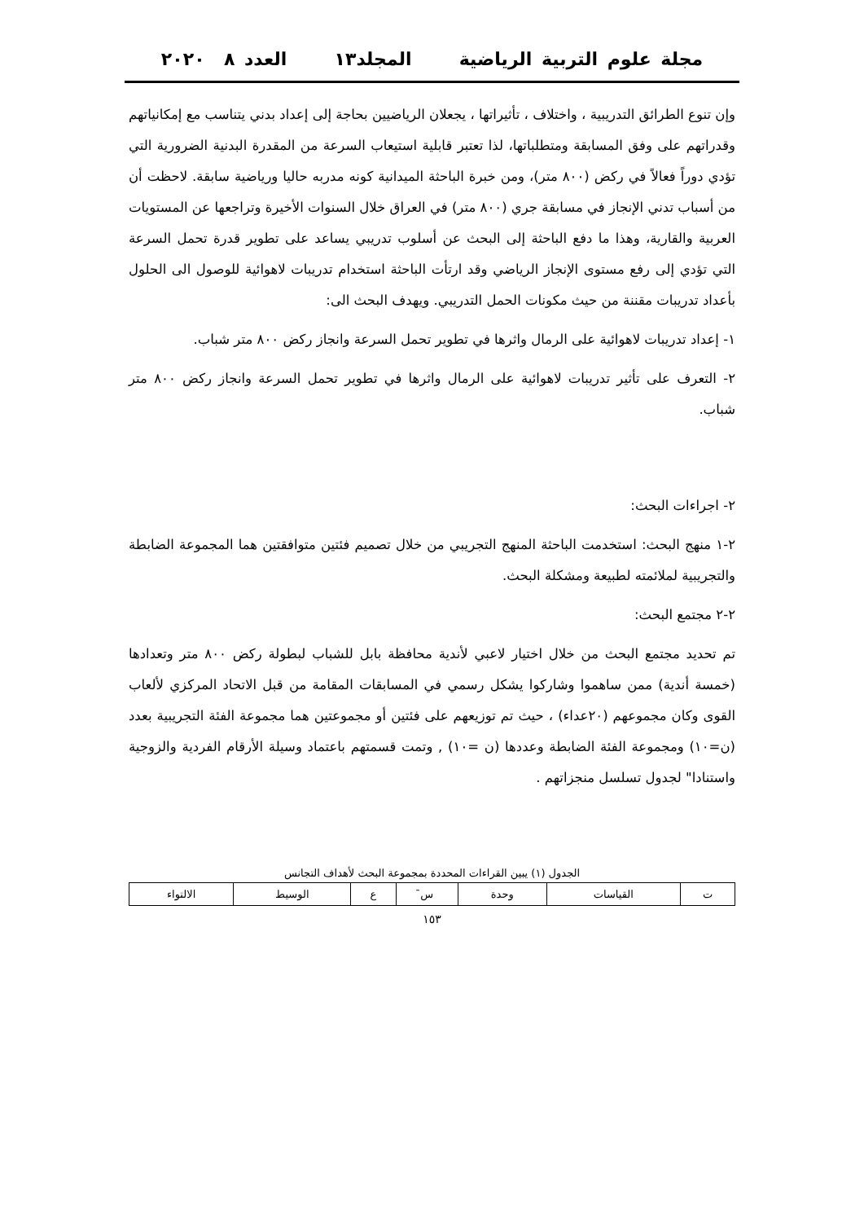مجلة علوم التربية الرياضية المجلد١٣ العدد ٨ ٢٠٢٠
وإن تنوع الطرائق التدريبية ، واختلاف ، تأثيراتها ، يجعلان الرياضيين بحاجة إلى إعداد بدني يتناسب مع إمكانياتهم وقدراتهم على وفق المسابقة ومتطلباتها، لذا تعتبر قابلية استيعاب السرعة من المقدرة البدنية الضرورية التي تؤدي دوراً فعالاً في ركض (٨٠٠ متر)، ومن خبرة الباحثة الميدانية كونه مدربه حاليا ورياضية سابقة. لاحظت أن من أسباب تدني الإنجاز في مسابقة جري (٨٠٠ متر) في العراق خلال السنوات الأخيرة وتراجعها عن المستويات العربية والقارية، وهذا ما دفع الباحثة إلى البحث عن أسلوب تدريبي يساعد على تطوير قدرة تحمل السرعة التي تؤدي إلى رفع مستوى الإنجاز الرياضي وقد ارتأت الباحثة استخدام تدريبات لاهوائية للوصول الى الحلول بأعداد تدريبات مقننة من حيث مكونات الحمل التدريبي. ويهدف البحث الى:
١- إعداد تدريبات لاهوائية على الرمال واثرها في تطوير تحمل السرعة وانجاز ركض ٨٠٠ متر شباب.
٢- التعرف على تأثير تدريبات لاهوائية على الرمال واثرها في تطوير تحمل السرعة وانجاز ركض ٨٠٠ متر شباب.
٢- اجراءات البحث:
٢-١ منهج البحث: استخدمت الباحثة المنهج التجريبي من خلال تصميم فئتين متوافقتين هما المجموعة الضابطة والتجريبية لملائمته لطبيعة ومشكلة البحث.
٢-٢ مجتمع البحث:
تم تحديد مجتمع البحث من خلال اختيار لاعبي لأندية محافظة بابل للشباب لبطولة ركض ٨٠٠ متر وتعدادها (خمسة أندية) ممن ساهموا وشاركوا يشكل رسمي في المسابقات المقامة من قبل الاتحاد المركزي لألعاب القوى وكان مجموعهم (٢٠عداء) ، حيث تم توزيعهم على فئتين أو مجموعتين هما مجموعة الفئة التجريبية بعدد (ن=١٠) ومجموعة الفئة الضابطة وعددها (ن =١٠) , وتمت قسمتهم باعتماد وسيلة الأرقام الفردية والزوجية واستنادا" لجدول تسلسل منجزاتهم .
الجدول (١) يبين القراءات المحددة بمجموعة البحث لأهداف التجانس
| ت | القياسات | وحدة | س̄ | ع | الوسيط | الالتواء |
| --- | --- | --- | --- | --- | --- | --- |
١٥٣